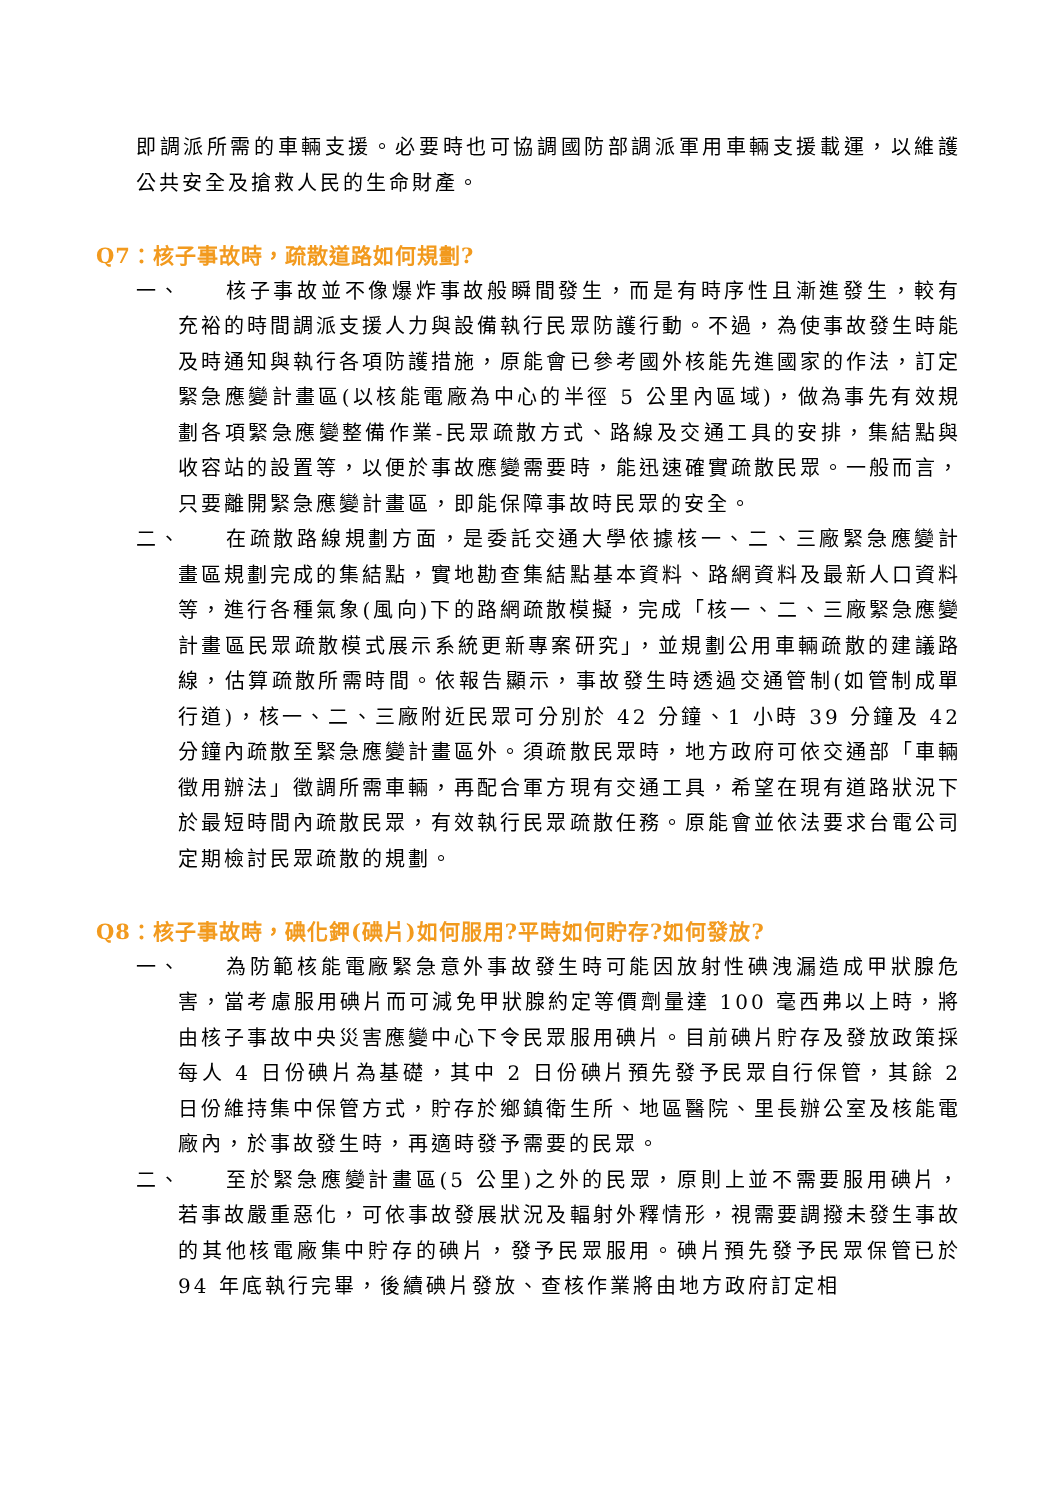即調派所需的車輛支援。必要時也可協調國防部調派軍用車輛支援載運，以維護公共安全及搶救人民的生命財產。
Q7：核子事故時，疏散道路如何規劃?
一、
核子事故並不像爆炸事故般瞬間發生，而是有時序性且漸進發生，較有充裕的時間調派支援人力與設備執行民眾防護行動。不過，為使事故發生時能及時通知與執行各項防護措施，原能會已參考國外核能先進國家的作法，訂定緊急應變計畫區(以核能電廠為中心的半徑 5 公里內區域)，做為事先有效規劃各項緊急應變整備作業-民眾疏散方式、路線及交通工具的安排，集結點與收容站的設置等，以便於事故應變需要時，能迅速確實疏散民眾。一般而言，只要離開緊急應變計畫區，即能保障事故時民眾的安全。
二、
在疏散路線規劃方面，是委託交通大學依據核一、二、三廠緊急應變計畫區規劃完成的集結點，實地勘查集結點基本資料、路網資料及最新人口資料等，進行各種氣象(風向)下的路網疏散模擬，完成「核一、二、三廠緊急應變計畫區民眾疏散模式展示系統更新專案研究」，並規劃公用車輛疏散的建議路線，估算疏散所需時間。依報告顯示，事故發生時透過交通管制(如管制成單行道)，核一、二、三廠附近民眾可分別於 42 分鐘、1 小時 39 分鐘及 42 分鐘內疏散至緊急應變計畫區外。須疏散民眾時，地方政府可依交通部「車輛徵用辦法」徵調所需車輛，再配合軍方現有交通工具，希望在現有道路狀況下於最短時間內疏散民眾，有效執行民眾疏散任務。原能會並依法要求台電公司定期檢討民眾疏散的規劃。
Q8：核子事故時，碘化鉀(碘片)如何服用?平時如何貯存?如何發放?
一、
為防範核能電廠緊急意外事故發生時可能因放射性碘洩漏造成甲狀腺危害，當考慮服用碘片而可減免甲狀腺約定等價劑量達 100 毫西弗以上時，將由核子事故中央災害應變中心下令民眾服用碘片。目前碘片貯存及發放政策採每人 4 日份碘片為基礎，其中 2 日份碘片預先發予民眾自行保管，其餘 2 日份維持集中保管方式，貯存於鄉鎮衛生所、地區醫院、里長辦公室及核能電廠內，於事故發生時，再適時發予需要的民眾。
二、
至於緊急應變計畫區(5 公里)之外的民眾，原則上並不需要服用碘片，若事故嚴重惡化，可依事故發展狀況及輻射外釋情形，視需要調撥未發生事故的其他核電廠集中貯存的碘片，發予民眾服用。碘片預先發予民眾保管已於 94 年底執行完畢，後續碘片發放、查核作業將由地方政府訂定相